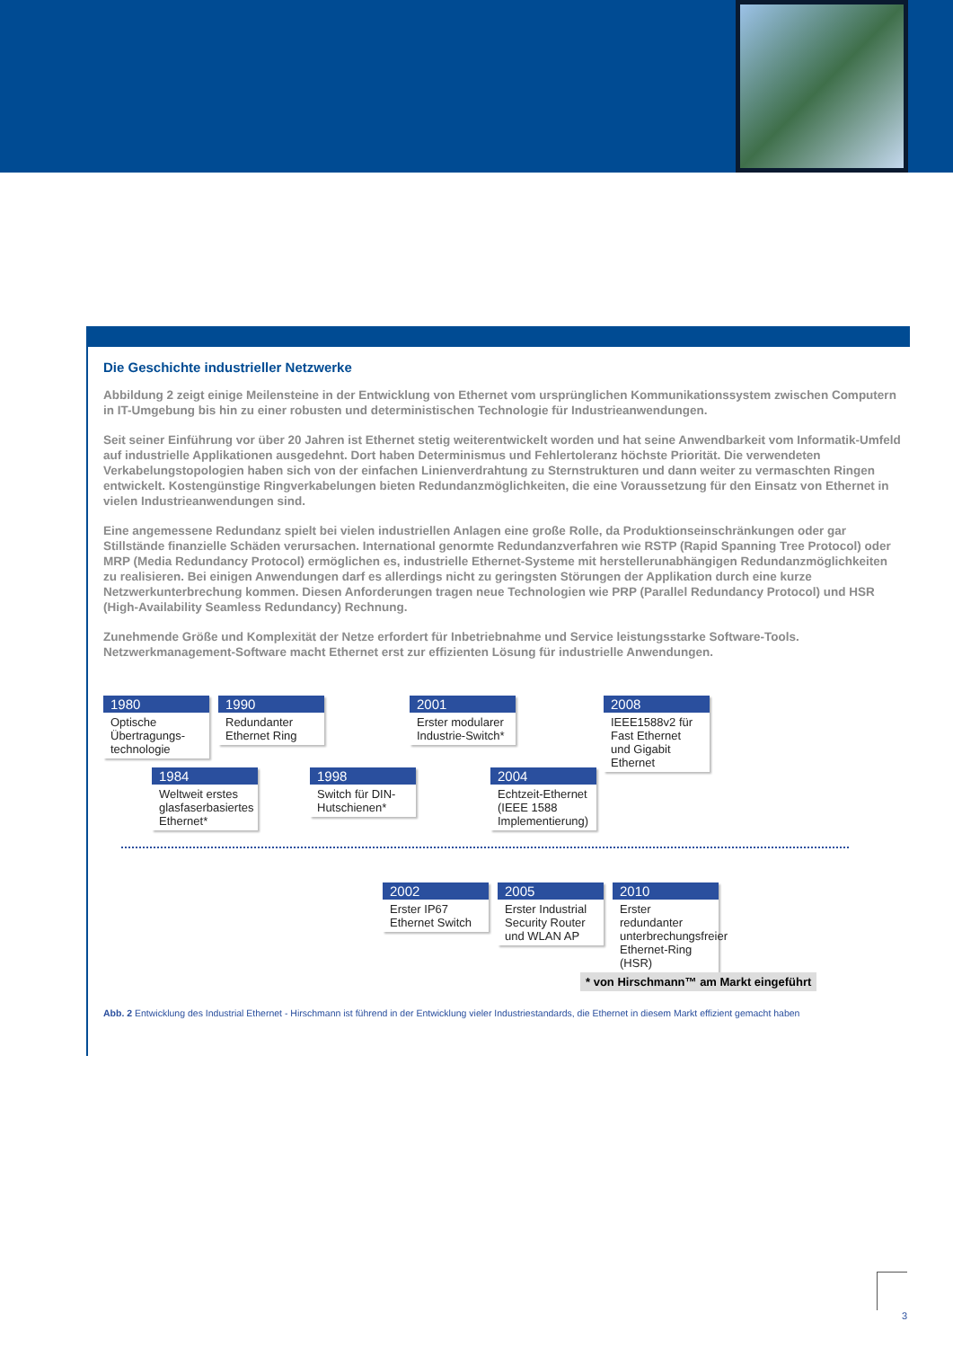Die Geschichte industrieller Netzwerke
Abbildung 2 zeigt einige Meilensteine in der Entwicklung von Ethernet vom ursprünglichen Kommunikationssystem zwischen Computern in IT-Umgebung bis hin zu einer robusten und deterministischen Technologie für Industrieanwendungen.
Seit seiner Einführung vor über 20 Jahren ist Ethernet stetig weiterentwickelt worden und hat seine Anwendbarkeit vom Informatik-Umfeld auf industrielle Applikationen ausgedehnt. Dort haben Determinismus und Fehlertoleranz höchste Priorität. Die verwendeten Verkabelungstopologien haben sich von der einfachen Linienverdrahtung zu Sternstrukturen und dann weiter zu vermaschten Ringen entwickelt. Kostengünstige Ringverkabelungen bieten Redundanzmöglichkeiten, die eine Voraussetzung für den Einsatz von Ethernet in vielen Industrieanwendungen sind.
Eine angemessene Redundanz spielt bei vielen industriellen Anlagen eine große Rolle, da Produktionseinschränkungen oder gar Stillstände finanzielle Schäden verursachen. International genormte Redundanzverfahren wie RSTP (Rapid Spanning Tree Protocol) oder MRP (Media Redundancy Protocol) ermöglichen es, industrielle Ethernet-Systeme mit herstellerunabhängigen Redundanzmöglichkeiten zu realisieren. Bei einigen Anwendungen darf es allerdings nicht zu geringsten Störungen der Applikation durch eine kurze Netzwerkunterbrechung kommen. Diesen Anforderungen tragen neue Technologien wie PRP (Parallel Redundancy Protocol) und HSR (High-Availability Seamless Redundancy) Rechnung.
Zunehmende Größe und Komplexität der Netze erfordert für Inbetriebnahme und Service leistungsstarke Software-Tools. Netzwerkmanagement-Software macht Ethernet erst zur effizienten Lösung für industrielle Anwendungen.
1980
Optische Übertragungs-technologie
1990
Redundanter Ethernet Ring
1984
Weltweit erstes glasfaserbasiertes Ethernet*
1998
Switch für DIN-Hutschienen*
2001
Erster modularer Industrie-Switch*
2004
Echtzeit-Ethernet (IEEE 1588 Implementierung)
2008
IEEE1588v2 für Fast Ethernet und Gigabit Ethernet
2002
Erster IP67 Ethernet Switch
2005
Erster Industrial Security Router und WLAN AP
2010
Erster redundanter unterbrechungsfreier Ethernet-Ring (HSR)
* von Hirschmann™ am Markt eingeführt
Abb. 2 Entwicklung des Industrial Ethernet - Hirschmann ist führend in der Entwicklung vieler Industriestandards, die Ethernet in diesem Markt effizient gemacht haben
3